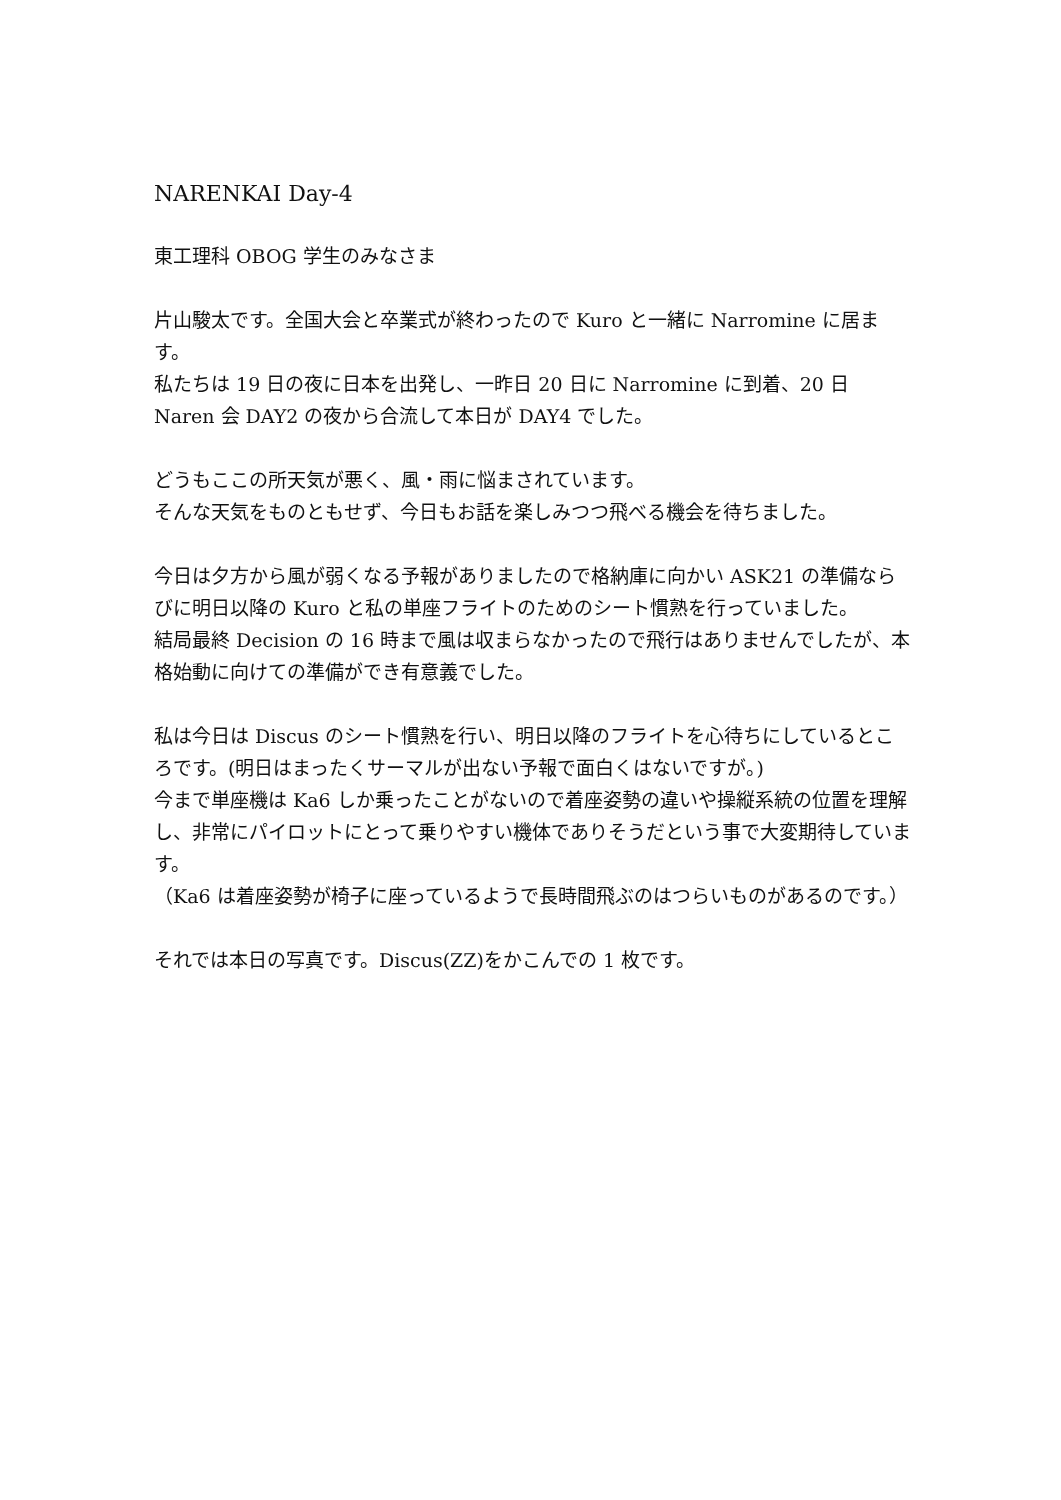NARENKAI Day-4
東工理科 OBOG 学生のみなさま
片山駿太です。全国大会と卒業式が終わったので Kuro と一緒に Narromine に居ます。
私たちは 19 日の夜に日本を出発し、一昨日 20 日に Narromine に到着、20 日 Naren 会 DAY2 の夜から合流して本日が DAY4 でした。
どうもここの所天気が悪く、風・雨に悩まされています。
そんな天気をものともせず、今日もお話を楽しみつつ飛べる機会を待ちました。
今日は夕方から風が弱くなる予報がありましたので格納庫に向かい ASK21 の準備ならびに明日以降の Kuro と私の単座フライトのためのシート慣熟を行っていました。
結局最終 Decision の 16 時まで風は収まらなかったので飛行はありませんでしたが、本格始動に向けての準備ができ有意義でした。
私は今日は Discus のシート慣熟を行い、明日以降のフライトを心待ちにしているところです。(明日はまったくサーマルが出ない予報で面白くはないですが。)
今まで単座機は Ka6 しか乗ったことがないので着座姿勢の違いや操縦系統の位置を理解し、非常にパイロットにとって乗りやすい機体でありそうだという事で大変期待しています。
（Ka6 は着座姿勢が椅子に座っているようで長時間飛ぶのはつらいものがあるのです。）
それでは本日の写真です。Discus(ZZ)をかこんでの 1 枚です。